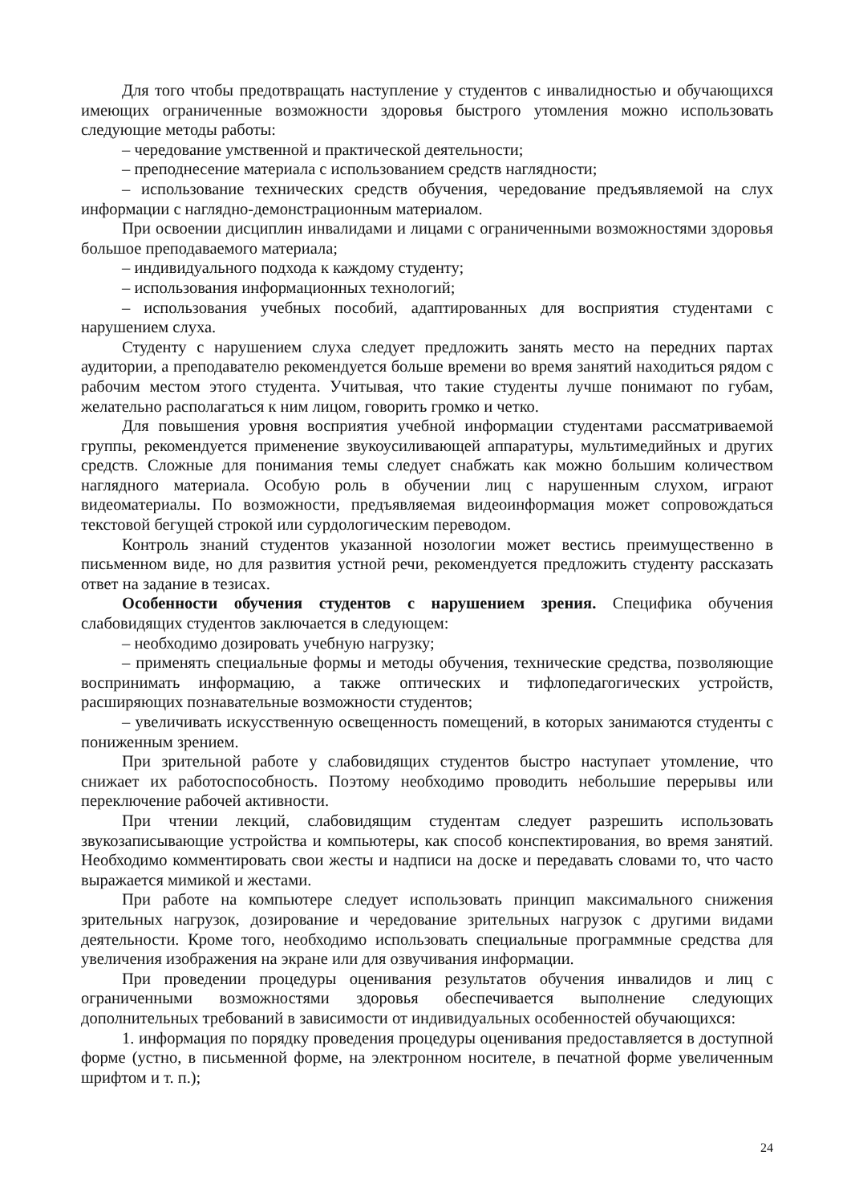Для того чтобы предотвращать наступление у студентов с инвалидностью и обучающихся имеющих ограниченные возможности здоровья быстрого утомления можно использовать следующие методы работы:
– чередование умственной и практической деятельности;
– преподнесение материала с использованием средств наглядности;
– использование технических средств обучения, чередование предъявляемой на слух информации с наглядно-демонстрационным материалом.
При освоении дисциплин инвалидами и лицами с ограниченными возможностями здоровья большое преподаваемого материала;
– индивидуального подхода к каждому студенту;
– использования информационных технологий;
– использования учебных пособий, адаптированных для восприятия студентами с нарушением слуха.
Студенту с нарушением слуха следует предложить занять место на передних партах аудитории, а преподавателю рекомендуется больше времени во время занятий находиться рядом с рабочим местом этого студента. Учитывая, что такие студенты лучше понимают по губам, желательно располагаться к ним лицом, говорить громко и четко.
Для повышения уровня восприятия учебной информации студентами рассматриваемой группы, рекомендуется применение звукоусиливающей аппаратуры, мультимедийных и других средств. Сложные для понимания темы следует снабжать как можно большим количеством наглядного материала. Особую роль в обучении лиц с нарушенным слухом, играют видеоматериалы. По возможности, предъявляемая видеоинформация может сопровождаться текстовой бегущей строкой или сурдологическим переводом.
Контроль знаний студентов указанной нозологии может вестись преимущественно в письменном виде, но для развития устной речи, рекомендуется предложить студенту рассказать ответ на задание в тезисах.
Особенности обучения студентов с нарушением зрения. Специфика обучения слабовидящих студентов заключается в следующем:
– необходимо дозировать учебную нагрузку;
– применять специальные формы и методы обучения, технические средства, позволяющие воспринимать информацию, а также оптических и тифлопедагогических устройств, расширяющих познавательные возможности студентов;
– увеличивать искусственную освещенность помещений, в которых занимаются студенты с пониженным зрением.
При зрительной работе у слабовидящих студентов быстро наступает утомление, что снижает их работоспособность. Поэтому необходимо проводить небольшие перерывы или переключение рабочей активности.
При чтении лекций, слабовидящим студентам следует разрешить использовать звукозаписывающие устройства и компьютеры, как способ конспектирования, во время занятий. Необходимо комментировать свои жесты и надписи на доске и передавать словами то, что часто выражается мимикой и жестами.
При работе на компьютере следует использовать принцип максимального снижения зрительных нагрузок, дозирование и чередование зрительных нагрузок с другими видами деятельности. Кроме того, необходимо использовать специальные программные средства для увеличения изображения на экране или для озвучивания информации.
При проведении процедуры оценивания результатов обучения инвалидов и лиц с ограниченными возможностями здоровья обеспечивается выполнение следующих дополнительных требований в зависимости от индивидуальных особенностей обучающихся:
1. информация по порядку проведения процедуры оценивания предоставляется в доступной форме (устно, в письменной форме, на электронном носителе, в печатной форме увеличенным шрифтом и т. п.);
24